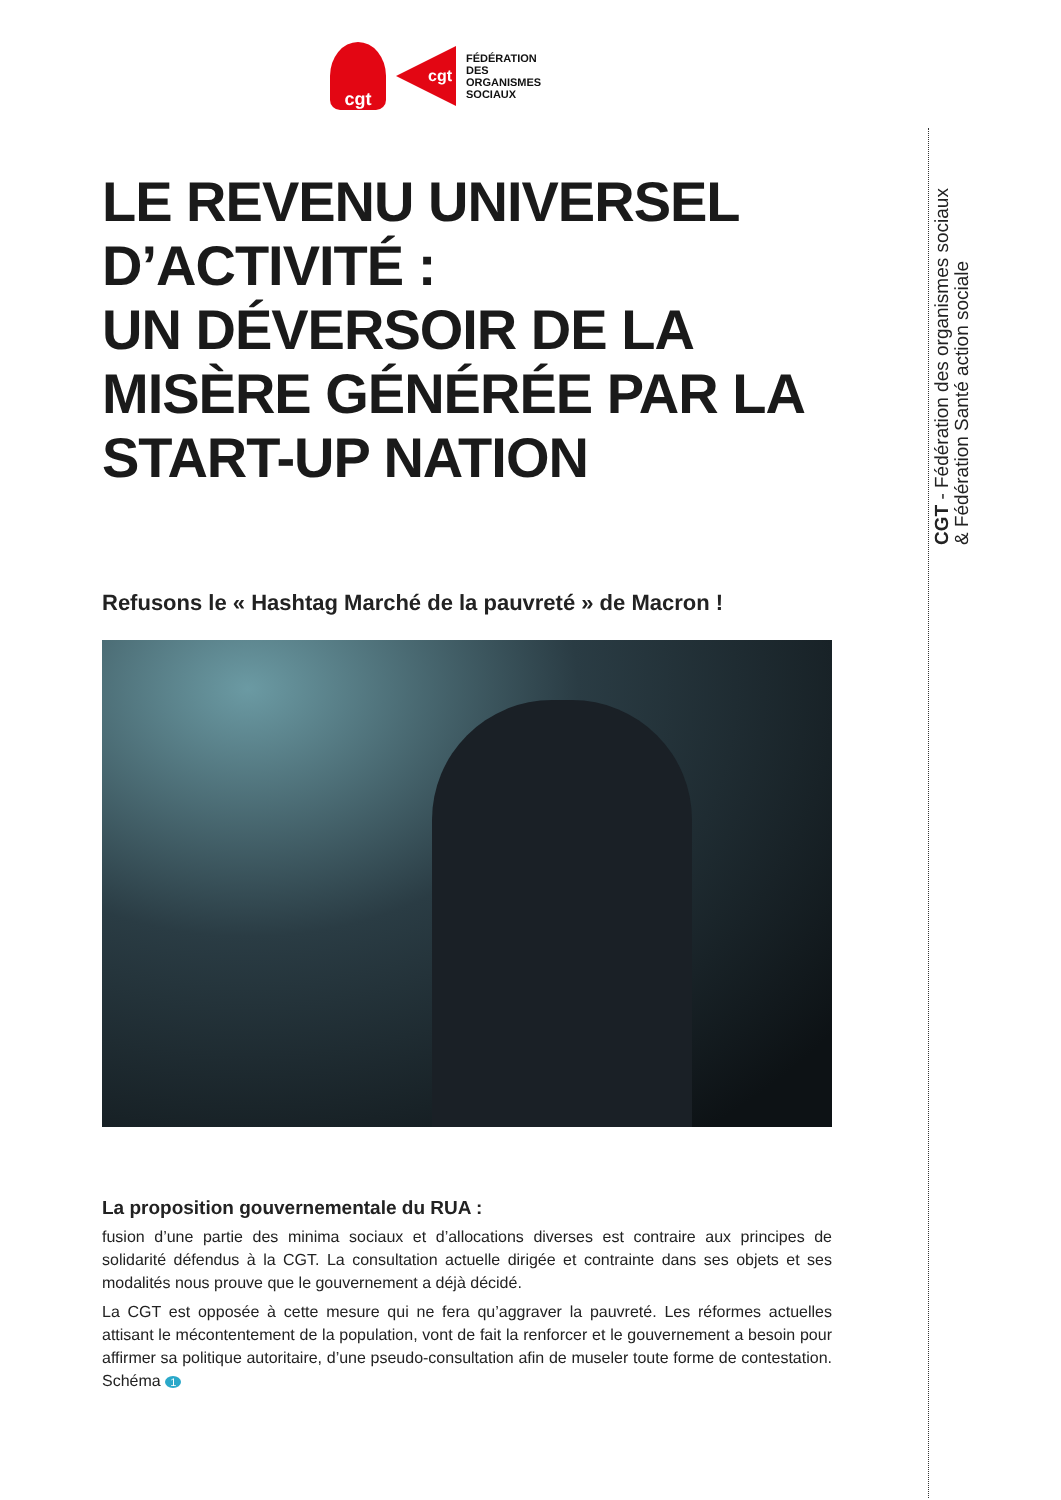cgt
cgt
FÉDÉRATION
DES
ORGANISMES
SOCIAUX
LE REVENU UNIVERSEL D’ACTIVITÉ :
UN DÉVERSOIR DE LA MISÈRE GÉNÉRÉE PAR LA START-UP NATION
Refusons le « Hashtag Marché de la pauvreté » de Macron !
La proposition gouvernementale du RUA :
fusion d’une partie des minima sociaux et d’allocations diverses est contraire aux principes de solidarité défendus à la CGT. La consultation actuelle dirigée et contrainte dans ses objets et ses modalités nous prouve que le gouvernement a déjà décidé.
La CGT est opposée à cette mesure qui ne fera qu’aggraver la pauvreté. Les réformes actuelles attisant le mécontentement de la population, vont de fait la renforcer et le gouvernement a besoin pour affirmer sa politique autoritaire, d’une pseudo-consultation afin de museler toute forme de contestation. Schéma 1
CGT - Fédération des organismes sociaux
& Fédération Santé action sociale